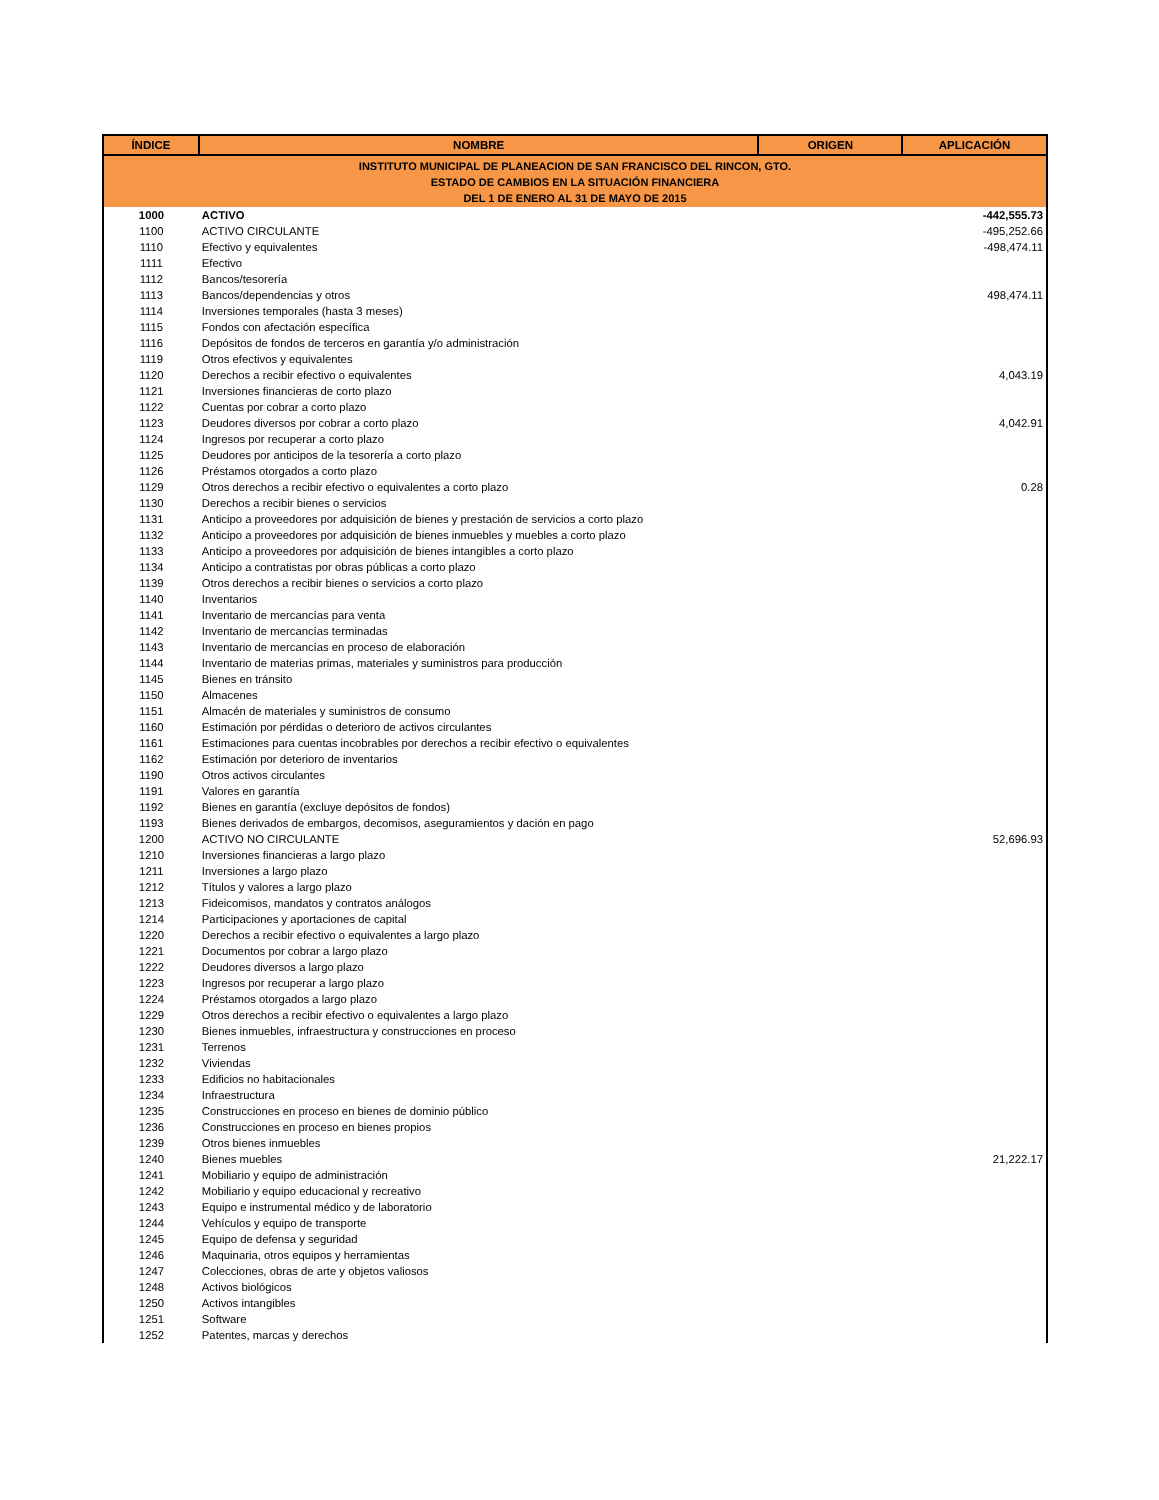| INSTITUTO MUNICIPAL DE PLANEACION DE SAN FRANCISCO DEL RINCON, GTO. ESTADO DE CAMBIOS EN LA SITUACIÓN FINANCIERA DEL 1 DE ENERO AL 31 DE MAYO DE 2015 | | | |
| ÍNDICE | NOMBRE | ORIGEN | APLICACIÓN |
| 1000 | ACTIVO | | -442,555.73 |
| 1100 | ACTIVO CIRCULANTE | | -495,252.66 |
| 1110 | Efectivo y equivalentes | | -498,474.11 |
| 1111 | Efectivo | | |
| 1112 | Bancos/tesorería | | |
| 1113 | Bancos/dependencias y otros | | 498,474.11 |
| 1114 | Inversiones temporales (hasta 3 meses) | | |
| 1115 | Fondos con afectación específica | | |
| 1116 | Depósitos de fondos de terceros en garantía y/o administración | | |
| 1119 | Otros efectivos y equivalentes | | |
| 1120 | Derechos a recibir efectivo o equivalentes | | 4,043.19 |
| 1121 | Inversiones financieras de corto plazo | | |
| 1122 | Cuentas por cobrar a corto plazo | | |
| 1123 | Deudores diversos por cobrar a corto plazo | | 4,042.91 |
| 1124 | Ingresos por recuperar a corto plazo | | |
| 1125 | Deudores por anticipos de la tesorería a corto plazo | | |
| 1126 | Préstamos otorgados a corto plazo | | |
| 1129 | Otros derechos a recibir efectivo o equivalentes a corto plazo | | 0.28 |
| 1130 | Derechos a recibir bienes o servicios | | |
| 1131 | Anticipo a proveedores por adquisición de bienes y prestación de servicios a corto plazo | | |
| 1132 | Anticipo a proveedores por adquisición de bienes inmuebles y muebles a corto plazo | | |
| 1133 | Anticipo a proveedores por adquisición de bienes intangibles a corto plazo | | |
| 1134 | Anticipo a contratistas por obras públicas a corto plazo | | |
| 1139 | Otros derechos a recibir bienes o servicios a corto plazo | | |
| 1140 | Inventarios | | |
| 1141 | Inventario de mercancías para venta | | |
| 1142 | Inventario de mercancías terminadas | | |
| 1143 | Inventario de mercancías en proceso de elaboración | | |
| 1144 | Inventario de materias primas, materiales y suministros para producción | | |
| 1145 | Bienes en tránsito | | |
| 1150 | Almacenes | | |
| 1151 | Almacén de materiales y suministros de consumo | | |
| 1160 | Estimación por pérdidas o deterioro de activos circulantes | | |
| 1161 | Estimaciones para cuentas incobrables por derechos a recibir efectivo o equivalentes | | |
| 1162 | Estimación por deterioro de inventarios | | |
| 1190 | Otros activos circulantes | | |
| 1191 | Valores en garantía | | |
| 1192 | Bienes en garantía (excluye depósitos de fondos) | | |
| 1193 | Bienes derivados de embargos, decomisos, aseguramientos y dación en pago | | |
| 1200 | ACTIVO NO CIRCULANTE | | 52,696.93 |
| 1210 | Inversiones financieras a largo plazo | | |
| 1211 | Inversiones a largo plazo | | |
| 1212 | Títulos y valores a largo plazo | | |
| 1213 | Fideicomisos, mandatos y contratos análogos | | |
| 1214 | Participaciones y aportaciones de capital | | |
| 1220 | Derechos a recibir efectivo o equivalentes a largo plazo | | |
| 1221 | Documentos por cobrar a largo plazo | | |
| 1222 | Deudores diversos a largo plazo | | |
| 1223 | Ingresos por recuperar a largo plazo | | |
| 1224 | Préstamos otorgados a largo plazo | | |
| 1229 | Otros derechos a recibir efectivo o equivalentes a largo plazo | | |
| 1230 | Bienes inmuebles, infraestructura y construcciones en proceso | | |
| 1231 | Terrenos | | |
| 1232 | Viviendas | | |
| 1233 | Edificios no habitacionales | | |
| 1234 | Infraestructura | | |
| 1235 | Construcciones en proceso en bienes de dominio público | | |
| 1236 | Construcciones en proceso en bienes propios | | |
| 1239 | Otros bienes inmuebles | | |
| 1240 | Bienes muebles | | 21,222.17 |
| 1241 | Mobiliario y equipo de administración | | |
| 1242 | Mobiliario y equipo educacional y recreativo | | |
| 1243 | Equipo e instrumental médico y de laboratorio | | |
| 1244 | Vehículos y equipo de transporte | | |
| 1245 | Equipo de defensa y seguridad | | |
| 1246 | Maquinaria, otros equipos y herramientas | | |
| 1247 | Colecciones, obras de arte y objetos valiosos | | |
| 1248 | Activos biológicos | | |
| 1250 | Activos intangibles | | |
| 1251 | Software | | |
| 1252 | Patentes, marcas y derechos | | |